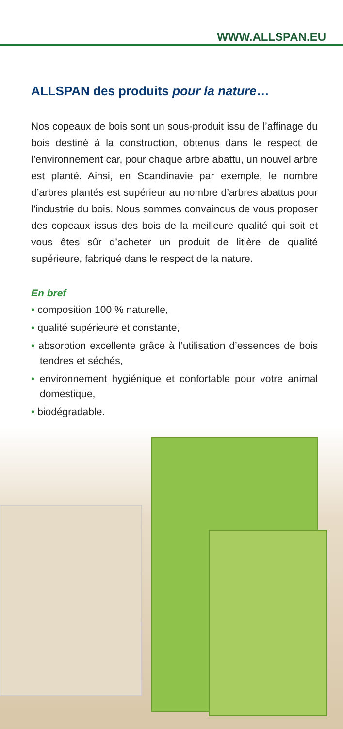WWW.ALLSPAN.EU
ALLSPAN des produits pour la nature…
Nos copeaux de bois sont un sous-produit issu de l’affinage du bois destiné à la construction, obtenus dans le respect de l’environnement car, pour chaque arbre abattu, un nouvel arbre est planté. Ainsi, en Scandinavie par exemple, le nombre d’arbres plantés est supérieur au nombre d’arbres abattus pour l’industrie du bois. Nous sommes convaincus de vous proposer des copeaux issus des bois de la meilleure qualité qui soit et vous êtes sûr d’acheter un produit de litière de qualité supérieure, fabriqué dans le respect de la nature.
En bref
• composition 100 % naturelle,
• qualité supérieure et constante,
• absorption excellente grâce à l’utilisation d’essences de bois tendres et séchés,
• environnement hygiénique et confortable pour votre animal domestique,
• biodégradable.